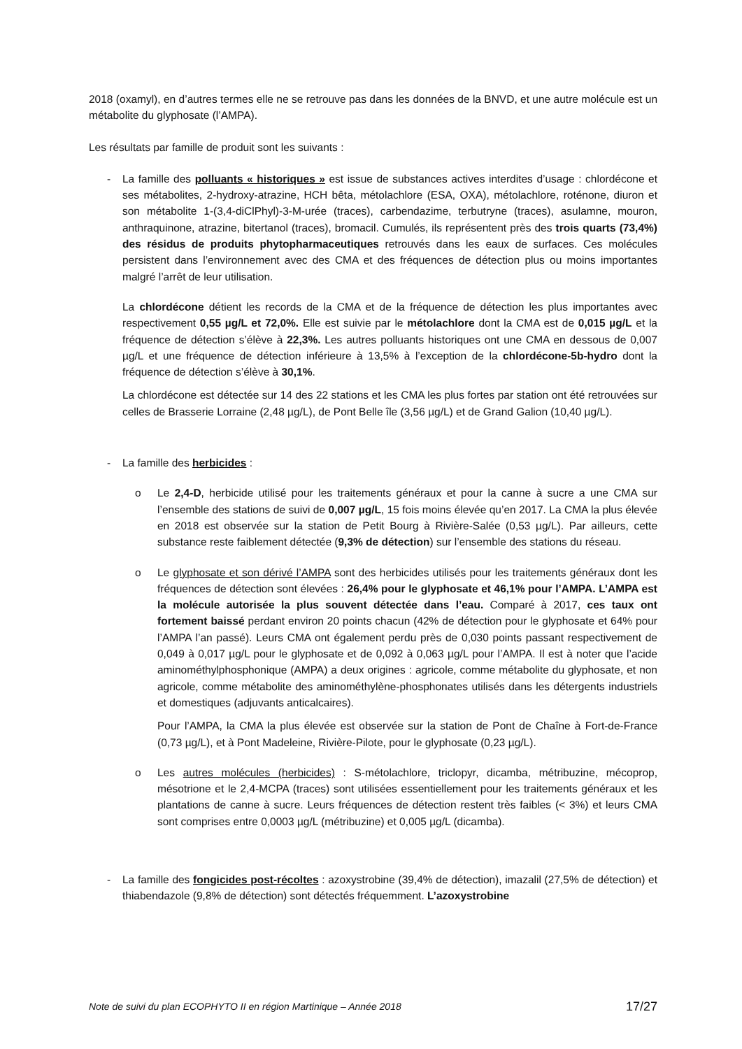2018 (oxamyl), en d’autres termes elle ne se retrouve pas dans les données de la BNVD, et une autre molécule est un métabolite du glyphosate (l’AMPA).
Les résultats par famille de produit sont les suivants :
- La famille des polluants « historiques » est issue de substances actives interdites d’usage : chlordécone et ses métabolites, 2-hydroxy-atrazine, HCH bêta, métolachlore (ESA, OXA), métolachlore, roténone, diuron et son métabolite 1-(3,4-diClPhyl)-3-M-urée (traces), carbendazime, terbutryne (traces), asulamne, mouron, anthraquinone, atrazine, bitertanol (traces), bromacil. Cumulés, ils représentent près des trois quarts (73,4%) des résidus de produits phytopharmaceutiques retrouvés dans les eaux de surfaces. Ces molécules persistent dans l’environnement avec des CMA et des fréquences de détection plus ou moins importantes malgré l’arrêt de leur utilisation.
La chlordécone détient les records de la CMA et de la fréquence de détection les plus importantes avec respectivement 0,55 µg/L et 72,0%. Elle est suivie par le métolachlore dont la CMA est de 0,015 µg/L et la fréquence de détection s’élève à 22,3%. Les autres polluants historiques ont une CMA en dessous de 0,007 µg/L et une fréquence de détection inférieure à 13,5% à l’exception de la chlordécone-5b-hydro dont la fréquence de détection s’élève à 30,1%.
La chlordécone est détectée sur 14 des 22 stations et les CMA les plus fortes par station ont été retrouvées sur celles de Brasserie Lorraine (2,48 µg/L), de Pont Belle île (3,56 µg/L) et de Grand Galion (10,40 µg/L).
- La famille des herbicides :
o Le 2,4-D, herbicide utilisé pour les traitements généraux et pour la canne à sucre a une CMA sur l’ensemble des stations de suivi de 0,007 µg/L, 15 fois moins élevée qu’en 2017. La CMA la plus élevée en 2018 est observée sur la station de Petit Bourg à Rivière-Salée (0,53 µg/L). Par ailleurs, cette substance reste faiblement détectée (9,3% de détection) sur l’ensemble des stations du réseau.
o Le glyphosate et son dérivé l’AMPA sont des herbicides utilisés pour les traitements généraux dont les fréquences de détection sont élevées : 26,4% pour le glyphosate et 46,1% pour l’AMPA. L’AMPA est la molécule autorisée la plus souvent détectée dans l’eau. Comparé à 2017, ces taux ont fortement baissé perdant environ 20 points chacun (42% de détection pour le glyphosate et 64% pour l’AMPA l’an passé). Leurs CMA ont également perdu près de 0,030 points passant respectivement de 0,049 à 0,017 µg/L pour le glyphosate et de 0,092 à 0,063 µg/L pour l’AMPA. Il est à noter que l’acide aminométhylphosphonique (AMPA) a deux origines : agricole, comme métabolite du glyphosate, et non agricole, comme métabolite des aminométhylène-phosphonates utilisés dans les détergents industriels et domestiques (adjuvants anticalcaires).
Pour l’AMPA, la CMA la plus élevée est observée sur la station de Pont de Chaîne à Fort-de-France (0,73 µg/L), et à Pont Madeleine, Rivière-Pilote, pour le glyphosate (0,23 µg/L).
o Les autres molécules (herbicides) : S-métolachlore, triclopyr, dicamba, métribuzine, mécoprop, mésotrione et le 2,4-MCPA (traces) sont utilisées essentiellement pour les traitements généraux et les plantations de canne à sucre. Leurs fréquences de détection restent très faibles (< 3%) et leurs CMA sont comprises entre 0,0003 µg/L (métribuzine) et 0,005 µg/L (dicamba).
- La famille des fongicides post-récoltes : azoxystrobine (39,4% de détection), imazalil (27,5% de détection) et thiabendazole (9,8% de détection) sont détectés fréquemment. L’azoxystrobine
Note de suivi du plan ECOPHYTO II en région Martinique – Année 2018 17/27